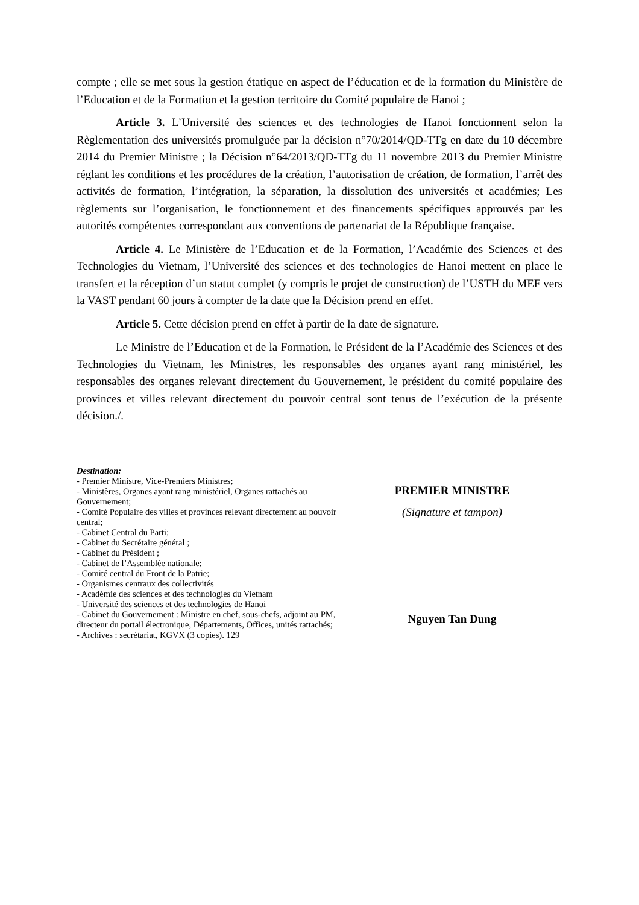compte ; elle se met sous la gestion étatique en aspect de l’éducation et de la formation du Ministère de l’Education et de la Formation et la gestion territoire du Comité populaire de Hanoi ;
Article 3. L’Université des sciences et des technologies de Hanoi fonctionnent selon la Règlementation des universités promulguée par la décision n°70/2014/QD-TTg en date du 10 décembre 2014 du Premier Ministre ; la Décision n°64/2013/QD-TTg du 11 novembre 2013 du Premier Ministre réglant les conditions et les procédures de la création, l’autorisation de création, de formation, l’arrêt des activités de formation, l’intégration, la séparation, la dissolution des universités et académies; Les règlements sur l’organisation, le fonctionnement et des financements spécifiques approuvés par les autorités compétentes correspondant aux conventions de partenariat de la République française.
Article 4. Le Ministère de l’Education et de la Formation, l’Académie des Sciences et des Technologies du Vietnam, l’Université des sciences et des technologies de Hanoi mettent en place le transfert et la réception d’un statut complet (y compris le projet de construction) de l’USTH du MEF vers la VAST pendant 60 jours à compter de la date que la Décision prend en effet.
Article 5. Cette décision prend en effet à partir de la date de signature.
Le Ministre de l’Education et de la Formation, le Président de la l’Académie des Sciences et des Technologies du Vietnam, les Ministres, les responsables des organes ayant rang ministériel, les responsables des organes relevant directement du Gouvernement, le président du comité populaire des provinces et villes relevant directement du pouvoir central sont tenus de l’exécution de la présente décision./.
Destination:
- Premier Ministre, Vice-Premiers Ministres;
- Ministères, Organes ayant rang ministériel, Organes rattachés au Gouvernement;
- Comité Populaire des villes et provinces relevant directement au pouvoir central;
- Cabinet Central du Parti;
- Cabinet du Secrétaire général ;
- Cabinet du Président ;
- Cabinet de l’Assemblée nationale;
- Comité central du Front de la Patrie;
- Organismes centraux des collectivités
- Académie des sciences et des technologies du Vietnam
- Université des sciences et des technologies de Hanoi
- Cabinet du Gouvernement : Ministre en chef, sous-chefs, adjoint au PM, directeur du portail électronique, Départements, Offices, unités rattachés;
- Archives : secrétariat, KGVX (3 copies). 129
PREMIER MINISTRE
(Signature et tampon)
Nguyen Tan Dung